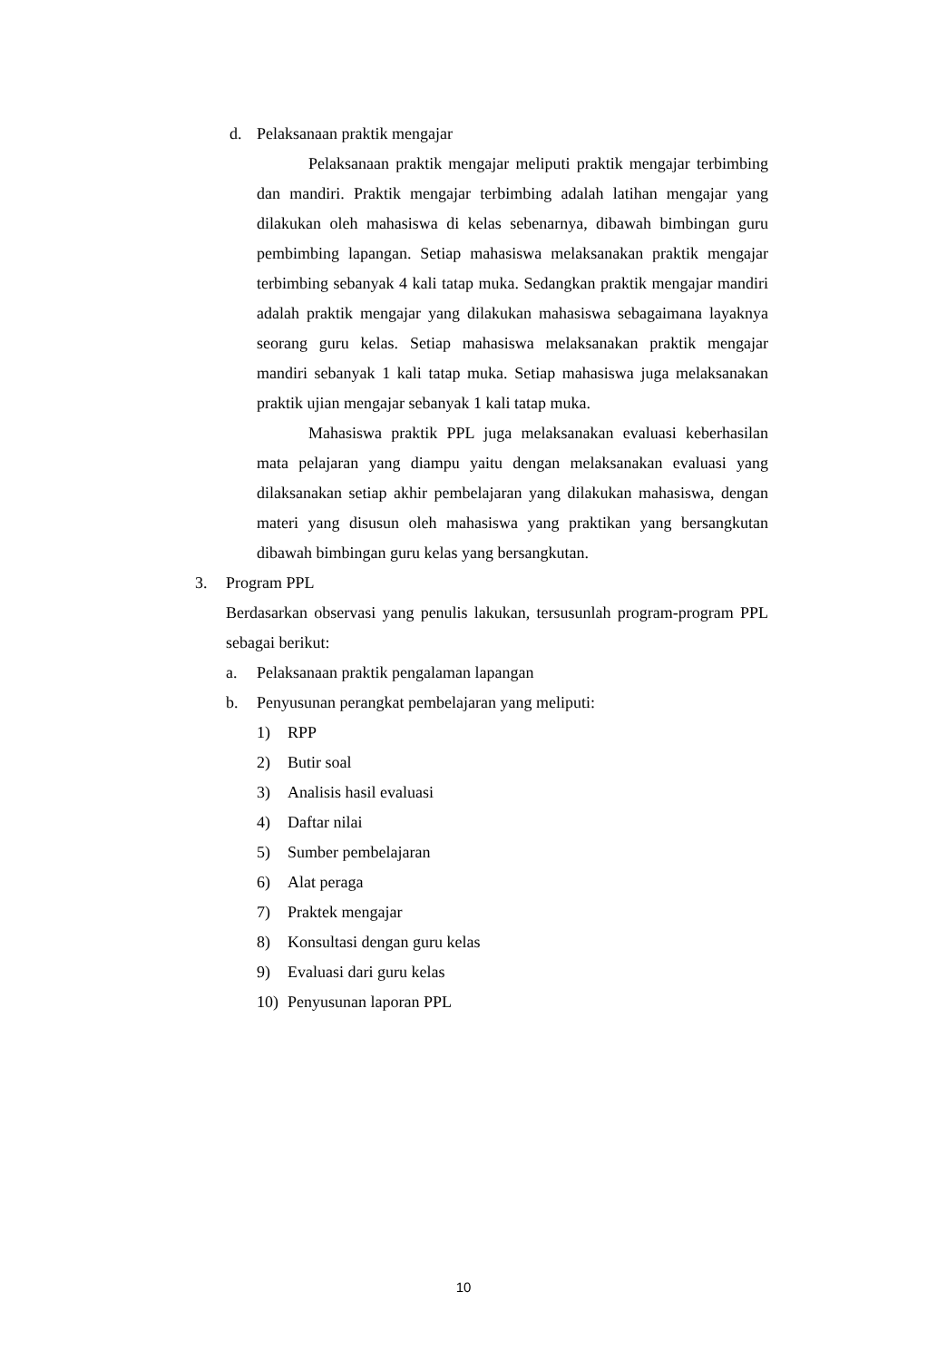d. Pelaksanaan praktik mengajar
Pelaksanaan praktik mengajar meliputi praktik mengajar terbimbing dan mandiri. Praktik mengajar terbimbing adalah latihan mengajar yang dilakukan oleh mahasiswa di kelas sebenarnya, dibawah bimbingan guru pembimbing lapangan. Setiap mahasiswa melaksanakan praktik mengajar terbimbing sebanyak 4 kali tatap muka. Sedangkan praktik mengajar mandiri adalah praktik mengajar yang dilakukan mahasiswa sebagaimana layaknya seorang guru kelas. Setiap mahasiswa melaksanakan praktik mengajar mandiri sebanyak 1 kali tatap muka. Setiap mahasiswa juga melaksanakan praktik ujian mengajar sebanyak 1 kali tatap muka.
Mahasiswa praktik PPL juga melaksanakan evaluasi keberhasilan mata pelajaran yang diampu yaitu dengan melaksanakan evaluasi yang dilaksanakan setiap akhir pembelajaran yang dilakukan mahasiswa, dengan materi yang disusun oleh mahasiswa yang praktikan yang bersangkutan dibawah bimbingan guru kelas yang bersangkutan.
3. Program PPL
Berdasarkan observasi yang penulis lakukan, tersusunlah program-program PPL sebagai berikut:
a. Pelaksanaan praktik pengalaman lapangan
b. Penyusunan perangkat pembelajaran yang meliputi:
1) RPP
2) Butir soal
3) Analisis hasil evaluasi
4) Daftar nilai
5) Sumber pembelajaran
6) Alat peraga
7) Praktek mengajar
8) Konsultasi dengan guru kelas
9) Evaluasi dari guru kelas
10) Penyusunan laporan PPL
10